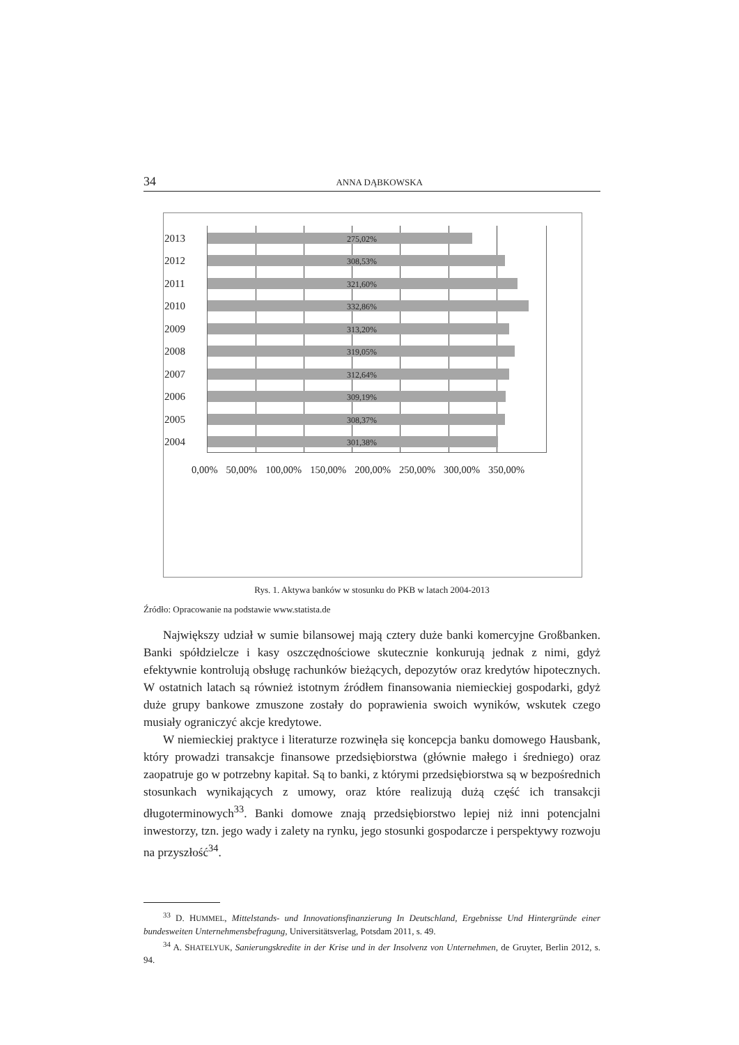34 ANNA DĄBKOWSKA
2013 275,02%
2012 308,53%
2011 321,60%
2010 332,86%
2009 313,20%
2008 319,05%
2007 312,64%
2006 309,19%
2005 308,37%
2004 301,38%
0,00% 50,00% 100,00% 150,00% 200,00% 250,00% 300,00% 350,00%
Rys. 1. Aktywa banków w stosunku do PKB w latach 2004-2013
Źródło: Opracowanie na podstawie www.statista.de
Największy udział w sumie bilansowej mają cztery duże banki komercyjne Großbanken. Banki spółdzielcze i kasy oszczędnościowe skutecznie konkurują jednak z nimi, gdyż efektywnie kontrolują obsługę rachunków bieżących, depozytów oraz kredytów hipotecznych. W ostatnich latach są również istotnym źródłem finansowania niemieckiej gospodarki, gdyż duże grupy bankowe zmuszone zostały do poprawienia swoich wyników, wskutek czego musiały ograniczyć akcje kredytowe.
W niemieckiej praktyce i literaturze rozwinęła się koncepcja banku domowego Hausbank, który prowadzi transakcje finansowe przedsiębiorstwa (głównie małego i średniego) oraz zaopatruje go w potrzebny kapitał. Są to banki, z którymi przedsiębiorstwa są w bezpośrednich stosunkach wynikających z umowy, oraz które realizują dużą część ich transakcji długoterminowych<sup>33</sup>. Banki domowe znają przedsiębiorstwo lepiej niż inni potencjalni inwestorzy, tzn. jego wady i zalety na rynku, jego stosunki gospodarcze i perspektywy rozwoju na przyszłość<sup>34</sup>.
<sup>33</sup> D. HUMMEL, Mittelstands- und Innovationsfinanzierung In Deutschland, Ergebnisse Und Hintergründe einer bundesweiten Unternehmensbefragung, Universitätsverlag, Potsdam 2011, s. 49.
<sup>34</sup> A. SHATELYUK, Sanierungskredite in der Krise und in der Insolvenz von Unternehmen, de Gruyter, Berlin 2012, s. 94.